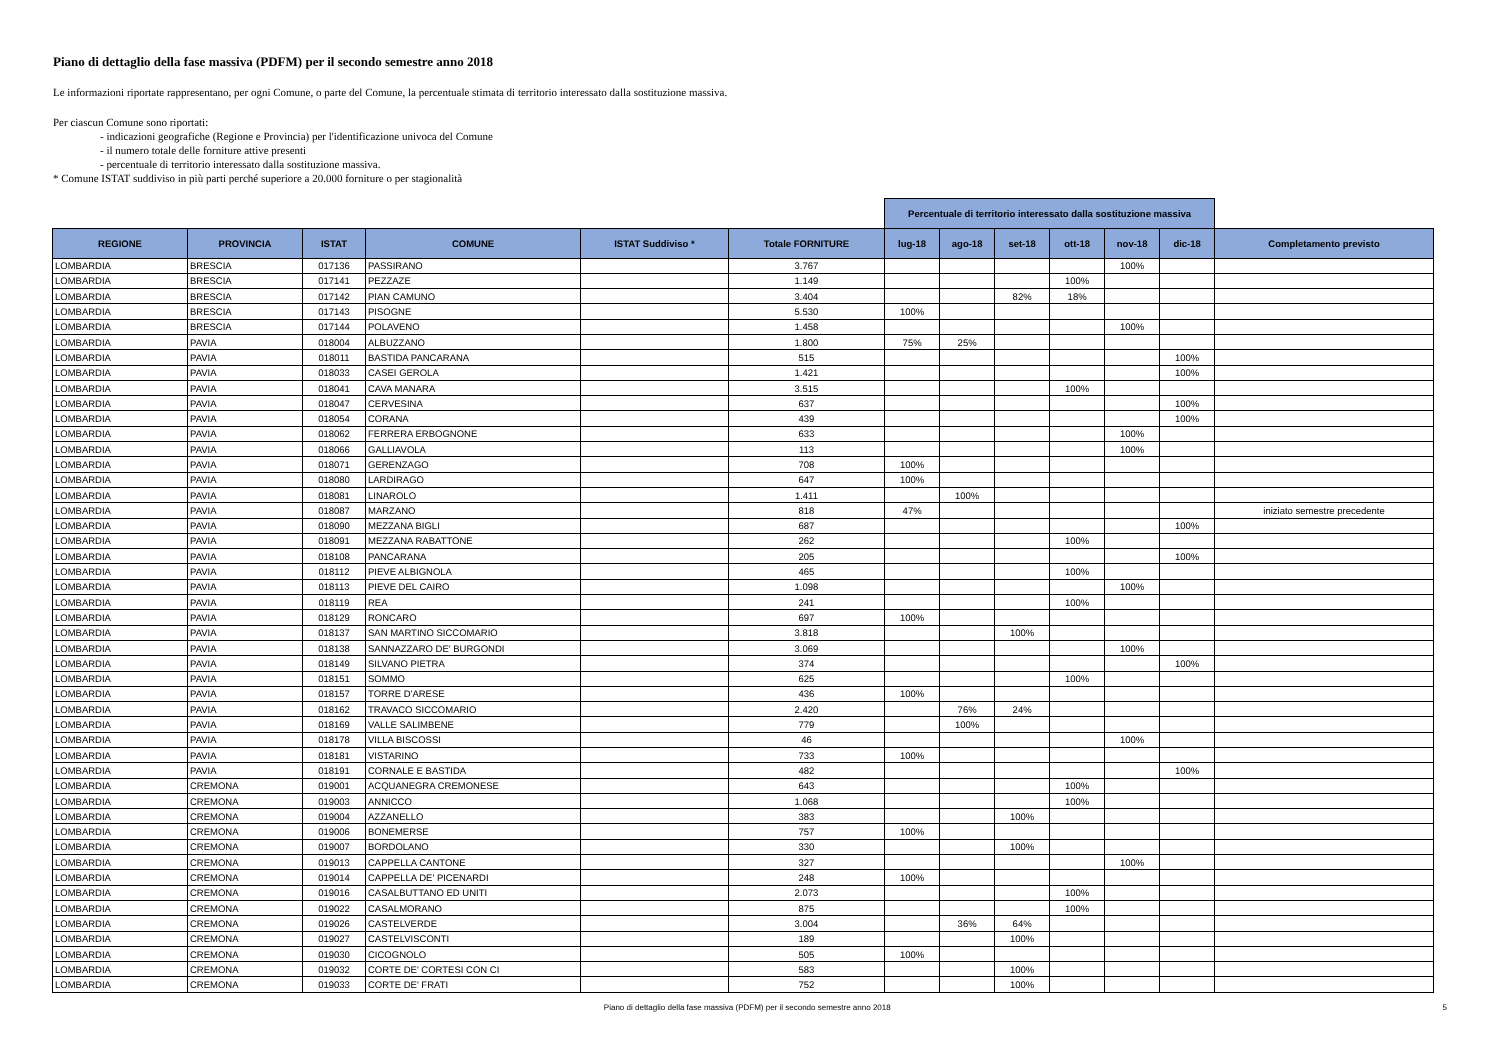Piano di dettaglio della fase massiva (PDFM) per il secondo semestre anno 2018
Le informazioni riportate rappresentano, per ogni Comune, o parte del Comune, la percentuale stimata di territorio interessato dalla sostituzione massiva.
Per ciascun Comune sono riportati:
- indicazioni geografiche (Regione e Provincia) per l'identificazione univoca del Comune
- il numero totale delle forniture attive presenti
- percentuale di territorio interessato dalla sostituzione massiva.
* Comune ISTAT suddiviso in più parti perché superiore a 20.000 forniture o per stagionalità
| | | | | | | Percentuale di territorio interessato dalla sostituzione massiva | | | | | | |
| --- | --- | --- | --- | --- | --- | --- | --- | --- | --- | --- | --- | --- |
| REGIONE | PROVINCIA | ISTAT | COMUNE | ISTAT Suddiviso * | Totale FORNITURE | lug-18 | ago-18 | set-18 | ott-18 | nov-18 | dic-18 | Completamento previsto |
| LOMBARDIA | BRESCIA | 017136 | PASSIRANO | | 3.767 | | | | | 100% | | |
| LOMBARDIA | BRESCIA | 017141 | PEZZAZE | | 1.149 | | | | 100% | | | |
| LOMBARDIA | BRESCIA | 017142 | PIAN CAMUNO | | 3.404 | | | 82% | 18% | | | |
| LOMBARDIA | BRESCIA | 017143 | PISOGNE | | 5.530 | 100% | | | | | | |
| LOMBARDIA | BRESCIA | 017144 | POLAVENO | | 1.458 | | | | | 100% | | |
| LOMBARDIA | PAVIA | 018004 | ALBUZZANO | | 1.800 | 75% | 25% | | | | | |
| LOMBARDIA | PAVIA | 018011 | BASTIDA PANCARANA | | 515 | | | | | | 100% | |
| LOMBARDIA | PAVIA | 018033 | CASEI GEROLA | | 1.421 | | | | | | 100% | |
| LOMBARDIA | PAVIA | 018041 | CAVA MANARA | | 3.515 | | | | 100% | | | |
| LOMBARDIA | PAVIA | 018047 | CERVESINA | | 637 | | | | | | 100% | |
| LOMBARDIA | PAVIA | 018054 | CORANA | | 439 | | | | | | 100% | |
| LOMBARDIA | PAVIA | 018062 | FERRERA ERBOGNONE | | 633 | | | | | 100% | | |
| LOMBARDIA | PAVIA | 018066 | GALLIAVOLA | | 113 | | | | | 100% | | |
| LOMBARDIA | PAVIA | 018071 | GERENZAGO | | 708 | 100% | | | | | | |
| LOMBARDIA | PAVIA | 018080 | LARDIRAGO | | 647 | 100% | | | | | | |
| LOMBARDIA | PAVIA | 018081 | LINAROLO | | 1.411 | | 100% | | | | | |
| LOMBARDIA | PAVIA | 018087 | MARZANO | | 818 | 47% | | | | | | iniziato semestre precedente |
| LOMBARDIA | PAVIA | 018090 | MEZZANA BIGLI | | 687 | | | | | | 100% | |
| LOMBARDIA | PAVIA | 018091 | MEZZANA RABATTONE | | 262 | | | | 100% | | | |
| LOMBARDIA | PAVIA | 018108 | PANCARANA | | 205 | | | | | | 100% | |
| LOMBARDIA | PAVIA | 018112 | PIEVE ALBIGNOLA | | 465 | | | | 100% | | | |
| LOMBARDIA | PAVIA | 018113 | PIEVE DEL CAIRO | | 1.098 | | | | | 100% | | |
| LOMBARDIA | PAVIA | 018119 | REA | | 241 | | | | 100% | | | |
| LOMBARDIA | PAVIA | 018129 | RONCARO | | 697 | 100% | | | | | | |
| LOMBARDIA | PAVIA | 018137 | SAN MARTINO SICCOMARIO | | 3.818 | | | 100% | | | | |
| LOMBARDIA | PAVIA | 018138 | SANNAZZARO DE' BURGONDI | | 3.069 | | | | | 100% | | |
| LOMBARDIA | PAVIA | 018149 | SILVANO PIETRA | | 374 | | | | | | 100% | |
| LOMBARDIA | PAVIA | 018151 | SOMMO | | 625 | | | | 100% | | | |
| LOMBARDIA | PAVIA | 018157 | TORRE D'ARESE | | 436 | 100% | | | | | | |
| LOMBARDIA | PAVIA | 018162 | TRAVACO SICCOMARIO | | 2.420 | | 76% | 24% | | | | |
| LOMBARDIA | PAVIA | 018169 | VALLE SALIMBENE | | 779 | | 100% | | | | | |
| LOMBARDIA | PAVIA | 018178 | VILLA BISCOSSI | | 46 | | | | | 100% | | |
| LOMBARDIA | PAVIA | 018181 | VISTARINO | | 733 | 100% | | | | | | |
| LOMBARDIA | PAVIA | 018191 | CORNALE E BASTIDA | | 482 | | | | | | 100% | |
| LOMBARDIA | CREMONA | 019001 | ACQUANEGRA CREMONESE | | 643 | | | | 100% | | | |
| LOMBARDIA | CREMONA | 019003 | ANNICCO | | 1.068 | | | | 100% | | | |
| LOMBARDIA | CREMONA | 019004 | AZZANELLO | | 383 | | | 100% | | | | |
| LOMBARDIA | CREMONA | 019006 | BONEMERSE | | 757 | 100% | | | | | | |
| LOMBARDIA | CREMONA | 019007 | BORDOLANO | | 330 | | | 100% | | | | |
| LOMBARDIA | CREMONA | 019013 | CAPPELLA CANTONE | | 327 | | | | | 100% | | |
| LOMBARDIA | CREMONA | 019014 | CAPPELLA DE' PICENARDI | | 248 | 100% | | | | | | |
| LOMBARDIA | CREMONA | 019016 | CASALBUTTANO ED UNITI | | 2.073 | | | | 100% | | | |
| LOMBARDIA | CREMONA | 019022 | CASALMORANO | | 875 | | | | 100% | | | |
| LOMBARDIA | CREMONA | 019026 | CASTELVERDE | | 3.004 | | 36% | 64% | | | | |
| LOMBARDIA | CREMONA | 019027 | CASTELVISCONTI | | 189 | | | 100% | | | | |
| LOMBARDIA | CREMONA | 019030 | CICOGNOLO | | 505 | 100% | | | | | | |
| LOMBARDIA | CREMONA | 019032 | CORTE DE' CORTESI CON CI | | 583 | | | 100% | | | | |
| LOMBARDIA | CREMONA | 019033 | CORTE DE' FRATI | | 752 | | | 100% | | | | |
Piano di dettaglio della fase massiva (PDFM) per il secondo semestre anno 2018 5